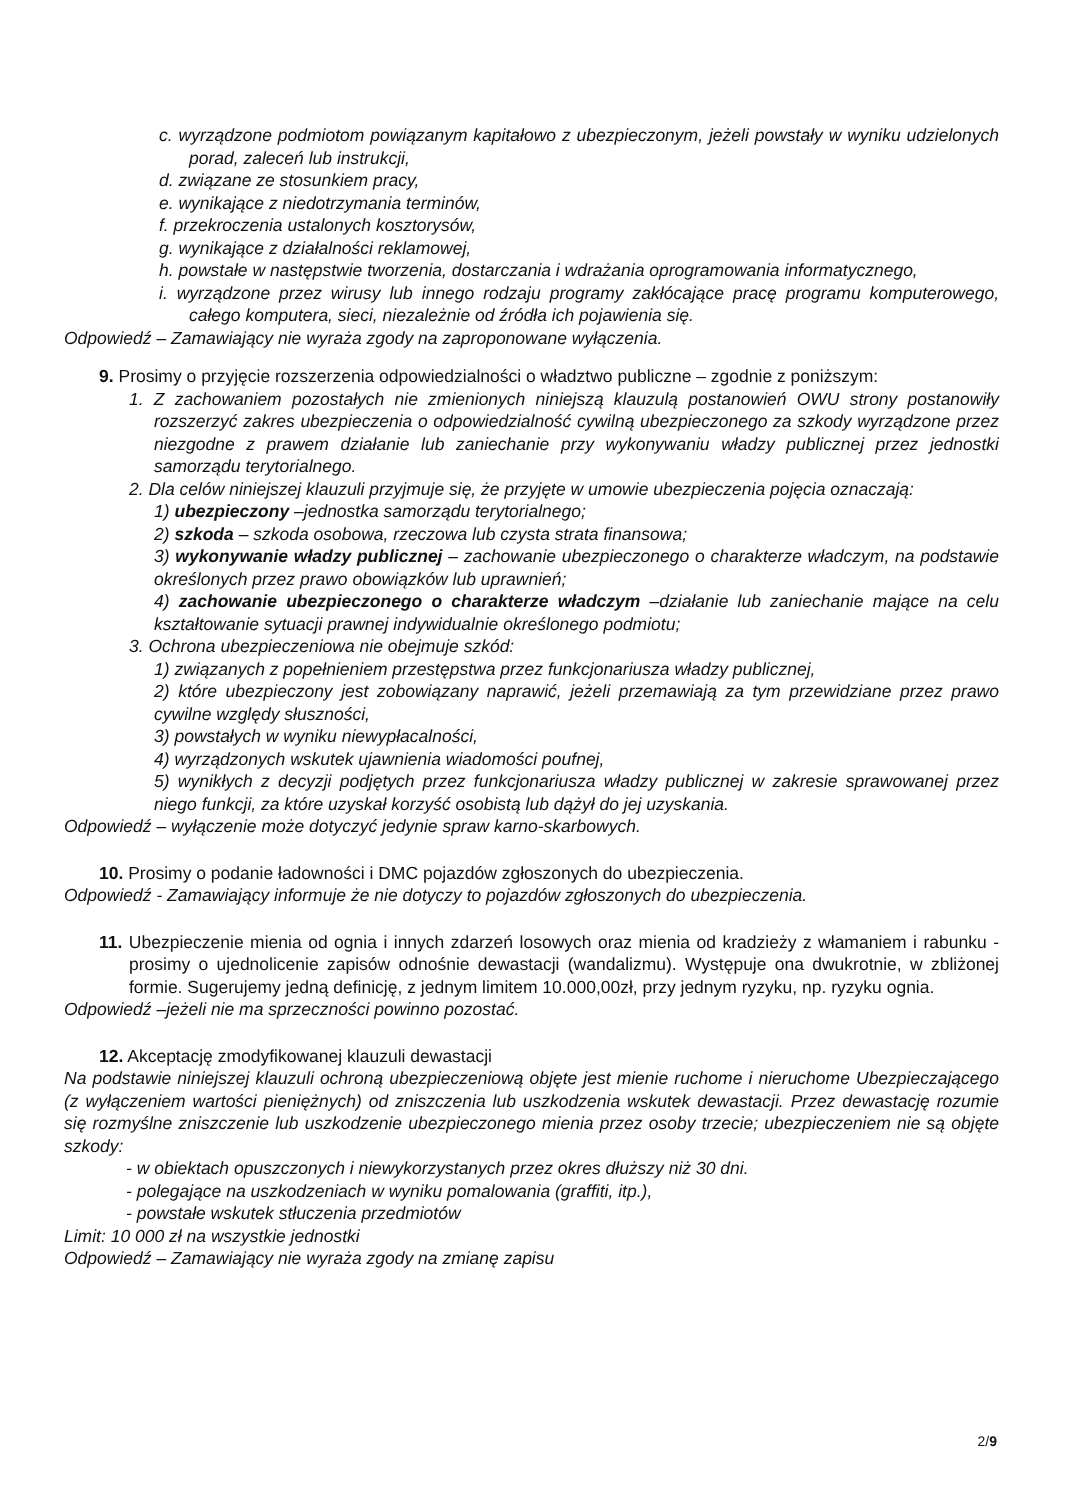c. wyrządzone podmiotom powiązanym kapitałowo z ubezpieczonym, jeżeli powstały w wyniku udzielonych porad, zaleceń lub instrukcji,
d. związane ze stosunkiem pracy,
e. wynikające z niedotrzymania terminów,
f. przekroczenia ustalonych kosztorysów,
g. wynikające z działalności reklamowej,
h. powstałe w następstwie tworzenia, dostarczania i wdrażania oprogramowania informatycznego,
i. wyrządzone przez wirusy lub innego rodzaju programy zakłócające pracę programu komputerowego, całego komputera, sieci, niezależnie od źródła ich pojawienia się.
Odpowiedź – Zamawiający nie wyraża zgody na zaproponowane wyłączenia.
9. Prosimy o przyjęcie rozszerzenia odpowiedzialności o władztwo publiczne – zgodnie z poniższym:
1. Z zachowaniem pozostałych nie zmienionych niniejszą klauzulą postanowień OWU strony postanowiły rozszerzyć zakres ubezpieczenia o odpowiedzialność cywilną ubezpieczonego za szkody wyrządzone przez niezgodne z prawem działanie lub zaniechanie przy wykonywaniu władzy publicznej przez jednostki samorządu terytorialnego.
2. Dla celów niniejszej klauzuli przyjmuje się, że przyjęte w umowie ubezpieczenia pojęcia oznaczają:
1) ubezpieczony –jednostka samorządu terytorialnego;
2) szkoda – szkoda osobowa, rzeczowa lub czysta strata finansowa;
3) wykonywanie władzy publicznej – zachowanie ubezpieczonego o charakterze władczym, na podstawie określonych przez prawo obowiązków lub uprawnień;
4) zachowanie ubezpieczonego o charakterze władczym –działanie lub zaniechanie mające na celu kształtowanie sytuacji prawnej indywidualnie określonego podmiotu;
3. Ochrona ubezpieczeniowa nie obejmuje szkód:
1) związanych z popełnieniem przestępstwa przez funkcjonariusza władzy publicznej,
2) które ubezpieczony jest zobowiązany naprawić, jeżeli przemawiają za tym przewidziane przez prawo cywilne względy słuszności,
3) powstałych w wyniku niewypłacalności,
4) wyrządzonych wskutek ujawnienia wiadomości poufnej,
5) wynikłych z decyzji podjętych przez funkcjonariusza władzy publicznej w zakresie sprawowanej przez niego funkcji, za które uzyskał korzyść osobistą lub dążył do jej uzyskania.
Odpowiedź – wyłączenie może dotyczyć jedynie spraw karno-skarbowych.
10. Prosimy o podanie ładowności i DMC pojazdów zgłoszonych do ubezpieczenia.
Odpowiedź - Zamawiający informuje że nie dotyczy to pojazdów zgłoszonych do ubezpieczenia.
11. Ubezpieczenie mienia od ognia i innych zdarzeń losowych oraz mienia od kradzieży z włamaniem i rabunku - prosimy o ujednolicenie zapisów odnośnie dewastacji (wandalizmu). Występuje ona dwukrotnie, w zbliżonej formie. Sugerujemy jedną definicję, z jednym limitem 10.000,00zł, przy jednym ryzyku, np. ryzyku ognia.
Odpowiedź –jeżeli nie ma sprzeczności powinno pozostać.
12. Akceptację zmodyfikowanej klauzuli dewastacji
Na podstawie niniejszej klauzuli ochroną ubezpieczeniową objęte jest mienie ruchome i nieruchome Ubezpieczającego (z wyłączeniem wartości pieniężnych) od zniszczenia lub uszkodzenia wskutek dewastacji. Przez dewastację rozumie się rozmyślne zniszczenie lub uszkodzenie ubezpieczonego mienia przez osoby trzecie; ubezpieczeniem nie są objęte szkody:
- w obiektach opuszczonych i niewykorzystanych przez okres dłuższy niż 30 dni.
- polegające na uszkodzeniach w wyniku pomalowania (graffiti, itp.),
- powstałe wskutek stłuczenia przedmiotów
Limit: 10 000 zł na wszystkie jednostki
Odpowiedź – Zamawiający nie wyraża zgody na zmianę zapisu
2/9